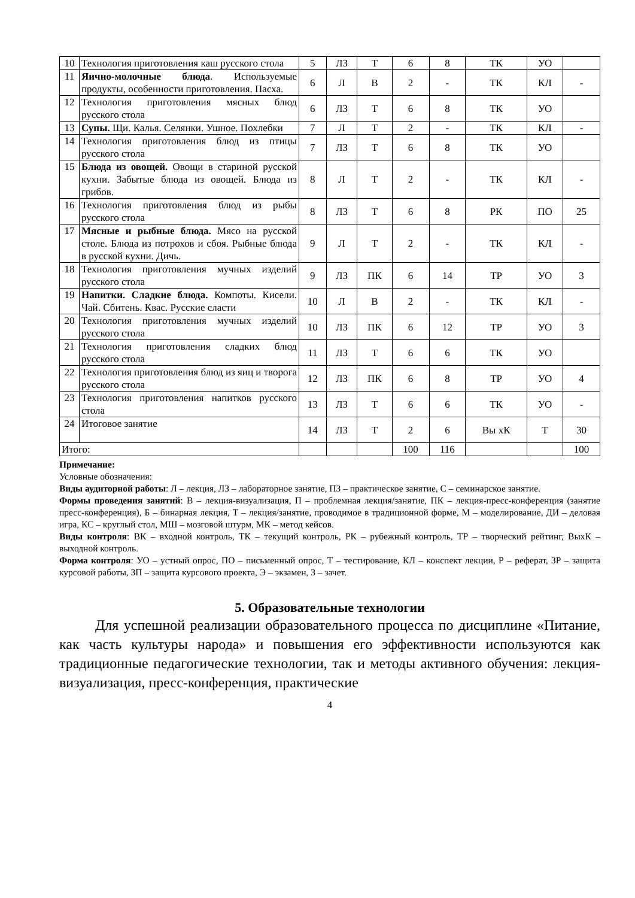| 10 | Технология приготовления каш русского стола | 5 | ЛЗ | Т | 6 | 8 | ТК | УО | |
| 11 | Яично-молочные блюда . Используемые продукты, особенности приготовления. Пасха. | 6 | Л | В | 2 | - | ТК | КЛ | - |
| 12 | Технология приготовления мясных блюд русского стола | 6 | ЛЗ | Т | 6 | 8 | ТК | УО | |
| 13 | Супы. Щи. Калья. Селянки. Ушное. Похлебки | 7 | Л | Т | 2 | - | ТК | КЛ | - |
| 14 | Технология приготовления блюд из птицы русского стола | 7 | ЛЗ | Т | 6 | 8 | ТК | УО | |
| 15 | Блюда из овощей. Овощи в стариной русской кухни. Забытые блюда из овощей. Блюда из грибов. | 8 | Л | Т | 2 | - | ТК | КЛ | - |
| 16 | Технология приготовления блюд из рыбы русского стола | 8 | ЛЗ | Т | 6 | 8 | РК | ПО | 25 |
| 17 | Мясные и рыбные блюда. Мясо на русской столе. Блюда из потрохов и сбоя. Рыбные блюда в русской кухни. Дичь. | 9 | Л | Т | 2 | - | ТК | КЛ | - |
| 18 | Технология приготовления мучных изделий русского стола | 9 | ЛЗ | ПК | 6 | 14 | ТР | УО | 3 |
| 19 | Напитки. Сладкие блюда. Компоты. Кисели. Чай. Сбитень. Квас. Русские сласти | 10 | Л | В | 2 | - | ТК | КЛ | - |
| 20 | Технология приготовления мучных изделий русского стола | 10 | ЛЗ | ПК | 6 | 12 | ТР | УО | 3 |
| 21 | Технология приготовления сладких блюд русского стола | 11 | ЛЗ | Т | 6 | 6 | ТК | УО | |
| 22 | Технология приготовления блюд из яиц и творога русского стола | 12 | ЛЗ | ПК | 6 | 8 | ТР | УО | 4 |
| 23 | Технология приготовления напитков русского стола | 13 | ЛЗ | Т | 6 | 6 | ТК | УО | - |
| 24 | Итоговое занятие | 14 | ЛЗ | Т | 2 | 6 | Вы хК | Т | 30 |
| Итого: | | | | | 100 | 116 | | | 100 |
Примечание:
Условные обозначения:
Виды аудиторной работы: Л – лекция, ЛЗ – лабораторное занятие, ПЗ – практическое занятие, С – семинарское занятие.
Формы проведения занятий: В – лекция-визуализация, П – проблемная лекция/занятие, ПК – лекция-пресс-конференция (занятие пресс-конференция), Б – бинарная лекция, Т – лекция/занятие, проводимое в традиционной форме, М – моделирование, ДИ – деловая игра, КС – круглый стол, МШ – мозговой штурм, МК – метод кейсов.
Виды контроля: ВК – входной контроль, ТК – текущий контроль, РК – рубежный контроль, ТР – творческий рейтинг, ВыхК – выходной контроль.
Форма контроля: УО – устный опрос, ПО – письменный опрос, Т – тестирование, КЛ – конспект лекции, Р – реферат, ЗР – защита курсовой работы, ЗП – защита курсового проекта, Э – экзамен, З – зачет.
5. Образовательные технологии
Для успешной реализации образовательного процесса по дисциплине «Питание, как часть культуры народа» и повышения его эффективности используются как традиционные педагогические технологии, так и методы активного обучения: лекция-визуализация, пресс-конференция, практические
4